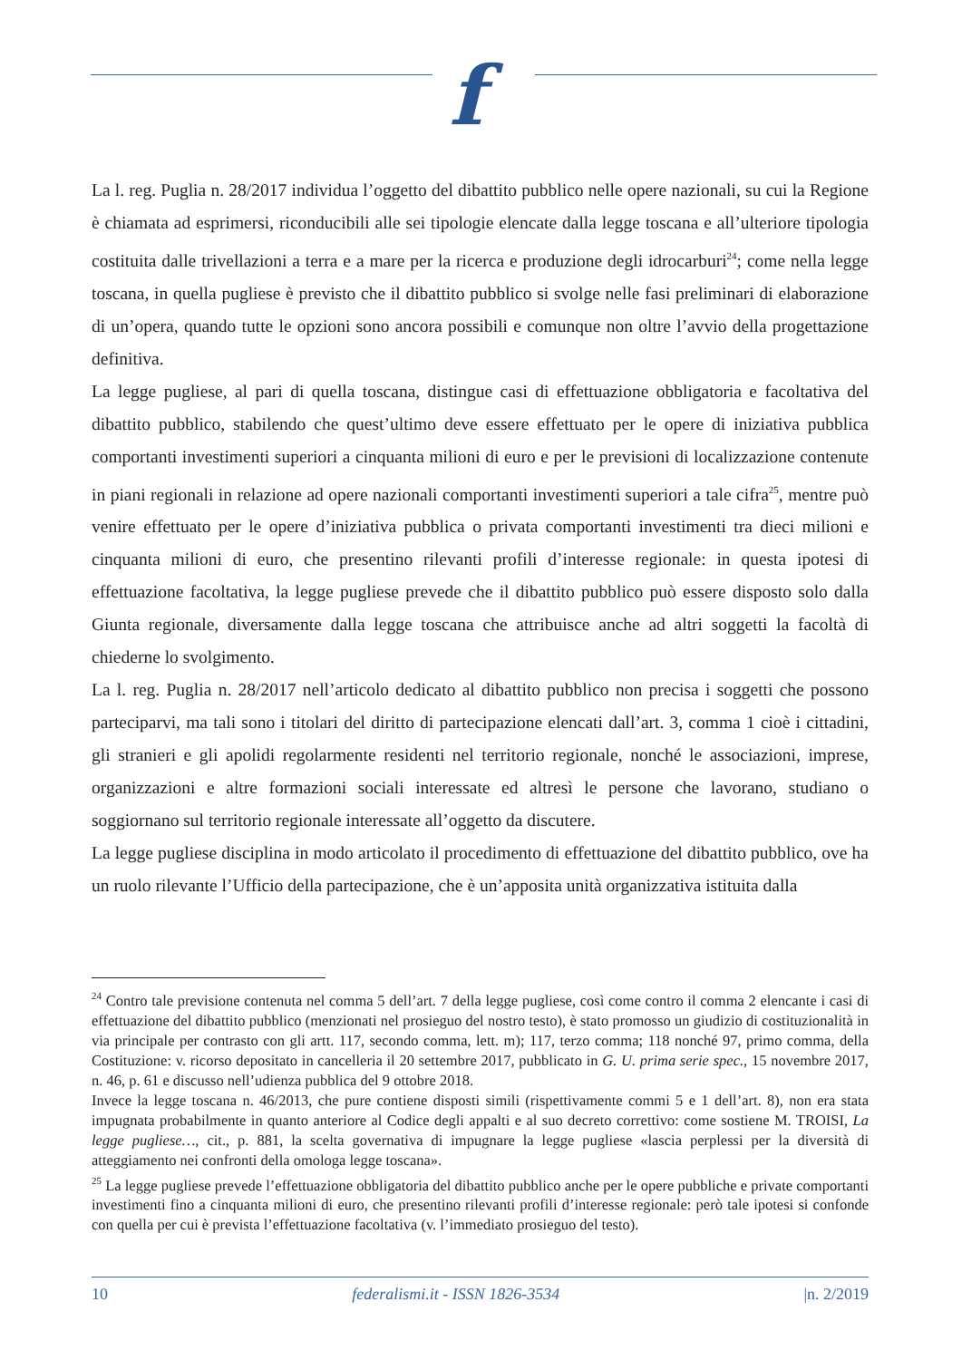f
La l. reg. Puglia n. 28/2017 individua l’oggetto del dibattito pubblico nelle opere nazionali, su cui la Regione è chiamata ad esprimersi, riconducibili alle sei tipologie elencate dalla legge toscana e all’ulteriore tipologia costituita dalle trivellazioni a terra e a mare per la ricerca e produzione degli idrocarburi<sup>24</sup>; come nella legge toscana, in quella pugliese è previsto che il dibattito pubblico si svolge nelle fasi preliminari di elaborazione di un’opera, quando tutte le opzioni sono ancora possibili e comunque non oltre l’avvio della progettazione definitiva.
La legge pugliese, al pari di quella toscana, distingue casi di effettuazione obbligatoria e facoltativa del dibattito pubblico, stabilendo che quest’ultimo deve essere effettuato per le opere di iniziativa pubblica comportanti investimenti superiori a cinquanta milioni di euro e per le previsioni di localizzazione contenute in piani regionali in relazione ad opere nazionali comportanti investimenti superiori a tale cifra<sup>25</sup>, mentre può venire effettuato per le opere d’iniziativa pubblica o privata comportanti investimenti tra dieci milioni e cinquanta milioni di euro, che presentino rilevanti profili d’interesse regionale: in questa ipotesi di effettuazione facoltativa, la legge pugliese prevede che il dibattito pubblico può essere disposto solo dalla Giunta regionale, diversamente dalla legge toscana che attribuisce anche ad altri soggetti la facoltà di chiederne lo svolgimento.
La l. reg. Puglia n. 28/2017 nell’articolo dedicato al dibattito pubblico non precisa i soggetti che possono parteciparvi, ma tali sono i titolari del diritto di partecipazione elencati dall’art. 3, comma 1 cioè i cittadini, gli stranieri e gli apolidi regolarmente residenti nel territorio regionale, nonché le associazioni, imprese, organizzazioni e altre formazioni sociali interessate ed altresì le persone che lavorano, studiano o soggiornano sul territorio regionale interessate all’oggetto da discutere.
La legge pugliese disciplina in modo articolato il procedimento di effettuazione del dibattito pubblico, ove ha un ruolo rilevante l’Ufficio della partecipazione, che è un’apposita unità organizzativa istituita dalla
<sup>24</sup> Contro tale previsione contenuta nel comma 5 dell’art. 7 della legge pugliese, così come contro il comma 2 elencante i casi di effettuazione del dibattito pubblico (menzionati nel prosieguo del nostro testo), è stato promosso un giudizio di costituzionalità in via principale per contrasto con gli artt. 117, secondo comma, lett. m); 117, terzo comma; 118 nonché 97, primo comma, della Costituzione: v. ricorso depositato in cancelleria il 20 settembre 2017, pubblicato in G. U. prima serie spec., 15 novembre 2017, n. 46, p. 61 e discusso nell’udienza pubblica del 9 ottobre 2018.
Invece la legge toscana n. 46/2013, che pure contiene disposti simili (rispettivamente commi 5 e 1 dell’art. 8), non era stata impugnata probabilmente in quanto anteriore al Codice degli appalti e al suo decreto correttivo: come sostiene M. TROISI, La legge pugliese…, cit., p. 881, la scelta governativa di impugnare la legge pugliese «lascia perplessi per la diversità di atteggiamento nei confronti della omologa legge toscana».
<sup>25</sup> La legge pugliese prevede l’effettuazione obbligatoria del dibattito pubblico anche per le opere pubbliche e private comportanti investimenti fino a cinquanta milioni di euro, che presentino rilevanti profili d’interesse regionale: però tale ipotesi si confonde con quella per cui è prevista l’effettuazione facoltativa (v. l’immediato prosieguo del testo).
10 federalismi.it - ISSN 1826-3534 |n. 2/2019